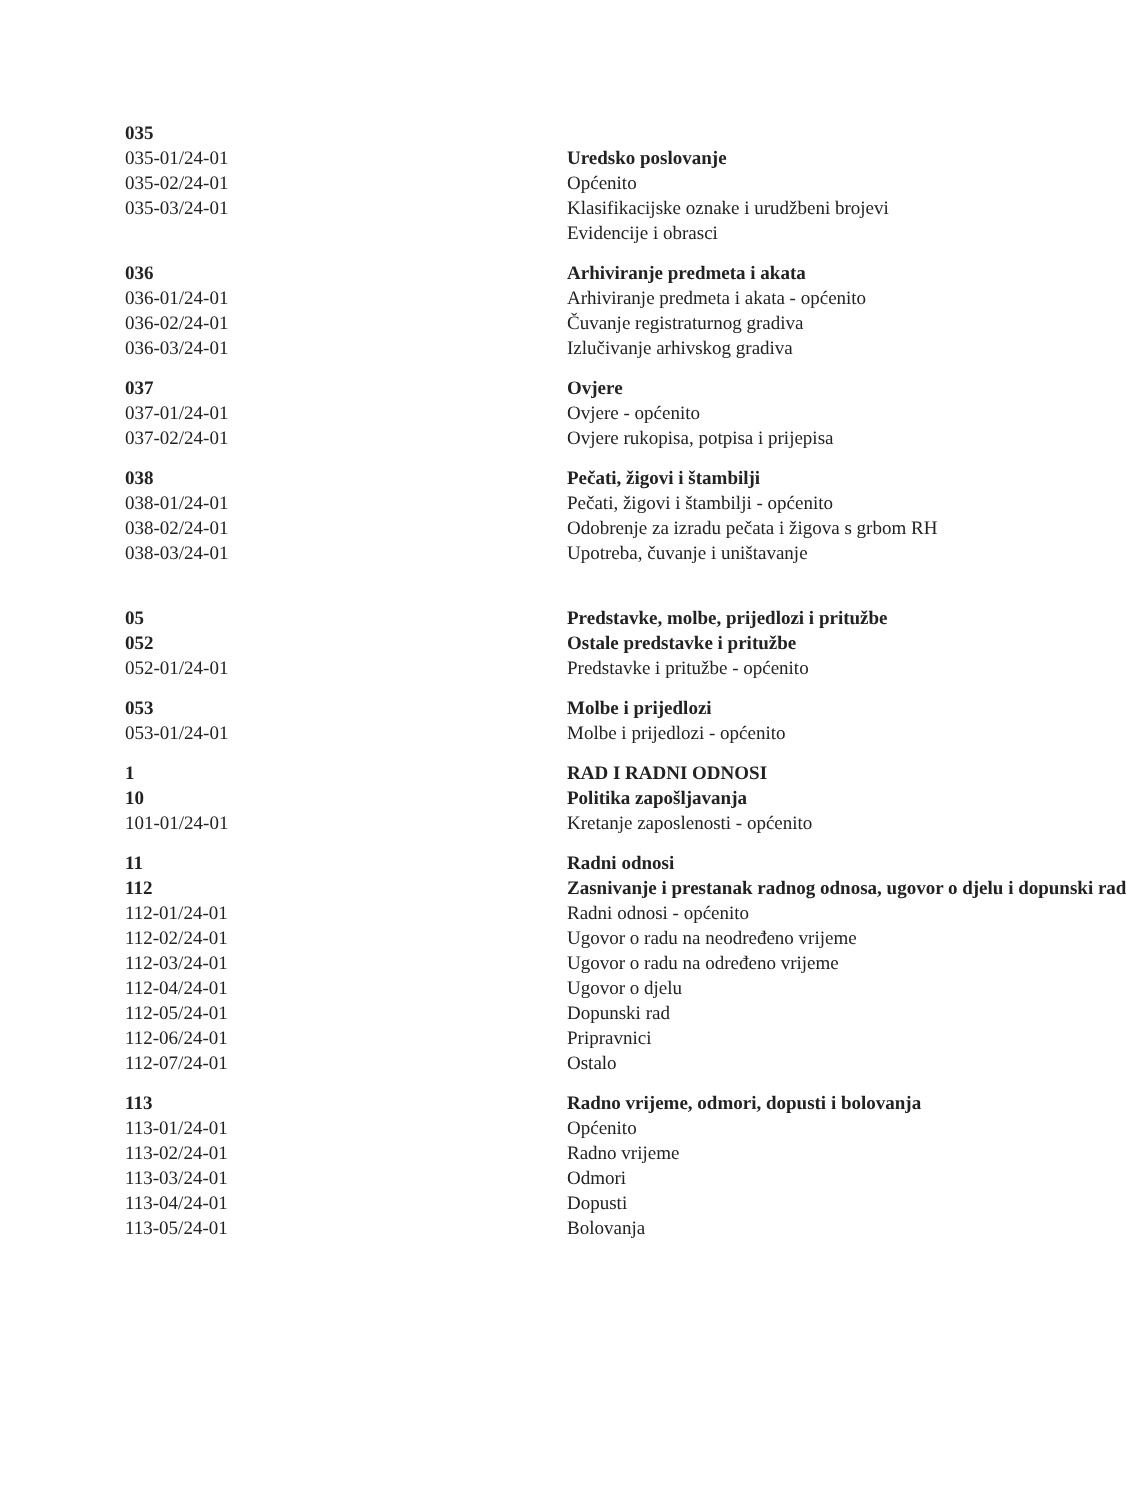| 035 | |
| 035-01/24-01 | Uredsko poslovanje |
| 035-02/24-01 | Općenito |
| 035-03/24-01 | Klasifikacijske oznake i urudžbeni brojevi |
| | Evidencije i obrasci |
| 036 | Arhiviranje predmeta i akata |
| 036-01/24-01 | Arhiviranje predmeta i akata - općenito |
| 036-02/24-01 | Čuvanje registraturnog gradiva |
| 036-03/24-01 | Izlučivanje arhivskog gradiva |
| 037 | Ovjere |
| 037-01/24-01 | Ovjere - općenito |
| 037-02/24-01 | Ovjere rukopisa, potpisa i prijepisa |
| 038 | Pečati, žigovi i štambilji |
| 038-01/24-01 | Pečati, žigovi i štambilji - općenito |
| 038-02/24-01 | Odobrenje za izradu pečata i žigova s grbom RH |
| 038-03/24-01 | Upotreba, čuvanje i uništavanje |
| 05 | Predstavke, molbe, prijedlozi i pritužbe |
| 052 | Ostale predstavke i pritužbe |
| 052-01/24-01 | Predstavke i pritužbe - općenito |
| 053 | Molbe i prijedlozi |
| 053-01/24-01 | Molbe i prijedlozi - općenito |
| 1 | RAD I RADNI ODNOSI |
| 10 | Politika zapošljavanja |
| 101-01/24-01 | Kretanje zaposlenosti - općenito |
| 11 | Radni odnosi |
| 112 | Zasnivanje i prestanak radnog odnosa, ugovor o djelu i dopunski rad |
| 112-01/24-01 | Radni odnosi - općenito |
| 112-02/24-01 | Ugovor o radu na neodređeno vrijeme |
| 112-03/24-01 | Ugovor o radu na određeno vrijeme |
| 112-04/24-01 | Ugovor o djelu |
| 112-05/24-01 | Dopunski rad |
| 112-06/24-01 | Pripravnici |
| 112-07/24-01 | Ostalo |
| 113 | Radno vrijeme, odmori, dopusti i bolovanja |
| 113-01/24-01 | Općenito |
| 113-02/24-01 | Radno vrijeme |
| 113-03/24-01 | Odmori |
| 113-04/24-01 | Dopusti |
| 113-05/24-01 | Bolovanja |